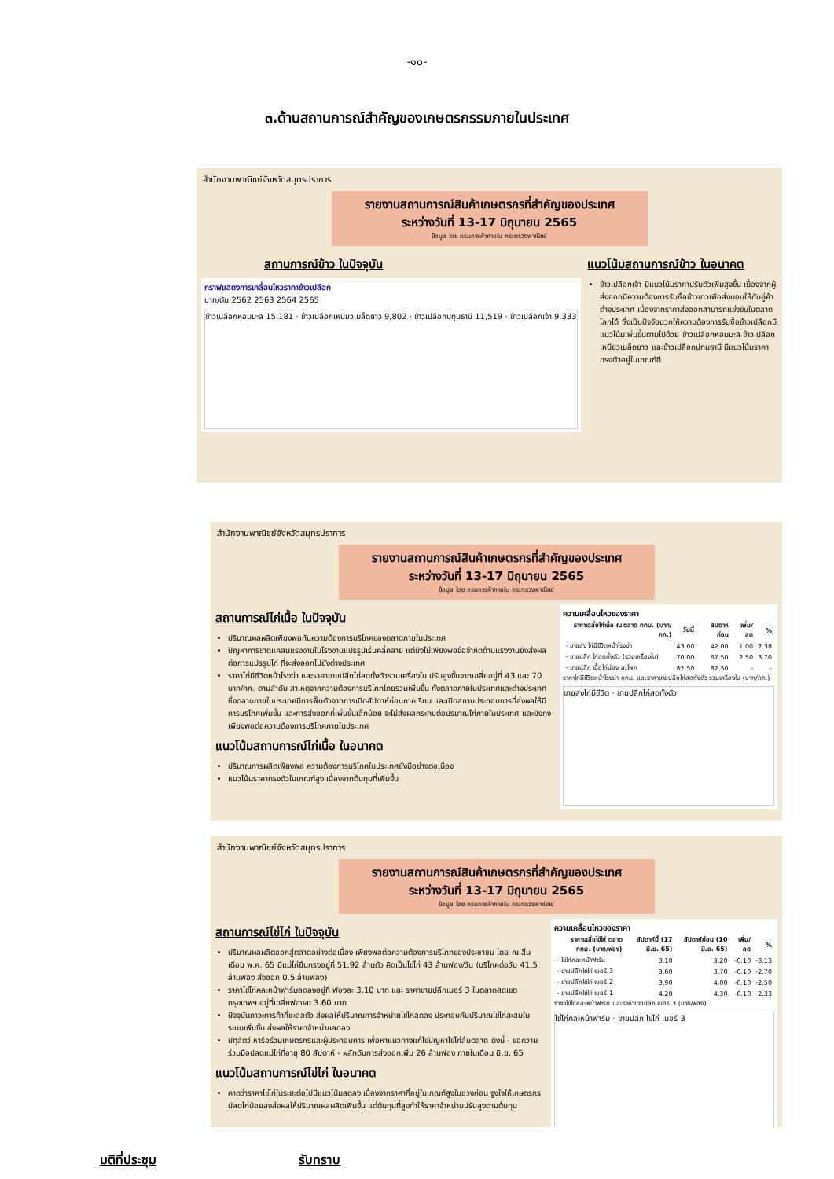-๑๐-
๓.ด้านสถานการณ์สำคัญของเกษตรกรรมภายในประเทศ
สำนักงานพาณิชย์จังหวัดสมุทรปราการ
รายงานสถานการณ์สินค้าเกษตรกรที่สำคัญของประเทศ
ระหว่างวันที่ 13-17 มิถุนายน 2565
ข้อมูล โดย กรมการค้าภายใน กระทรวงพาณิชย์
สถานการณ์ข้าว ในปัจจุบัน
กราฟแสดงการเคลื่อนไหวราคาข้าวเปลือก
บาท/ตัน 2562 2563 2564 2565
ข้าวเปลือกหอมมะลิ 15,181 · ข้าวเปลือกเหนียวเมล็ดยาว 9,802 · ข้าวเปลือกปทุมธานี 11,519 · ข้าวเปลือกเจ้า 9,333
แนวโน้มสถานการณ์ข้าว ในอนาคต
ข้าวเปลือกเจ้า มีแนวโน้มราคาปรับตัวเพิ่มสูงขึ้น เนื่องจากผู้ส่งออกมีความต้องการรับซื้อข้าวขาวเพื่อส่งมอบให้กับคู่ค้าต่างประเทศ เนื่องจากราคาส่งออกสามารถแข่งขันในตลาดโลกได้ ซึ่งเป็นปัจจัยบวกให้ความต้องการรับซื้อข้าวเปลือกมีแนวโน้มเพิ่มขึ้นตามไปด้วย ข้าวเปลือกหอมมะลิ ข้าวเปลือกเหนียวเมล็ดยาว และข้าวเปลือกปทุมธานี มีแนวโน้มราคาทรงตัวอยู่ในเกณฑ์ดี
สำนักงานพาณิชย์จังหวัดสมุทรปราการ
รายงานสถานการณ์สินค้าเกษตรกรที่สำคัญของประเทศ
ระหว่างวันที่ 13-17 มิถุนายน 2565
ข้อมูล โดย กรมการค้าภายใน กระทรวงพาณิชย์
สถานการณ์ไก่เนื้อ ในปัจจุบัน
ปริมาณผลผลิตเพียงพอกับความต้องการบริโภคของตลาดภายในประเทศ
ปัญหาการขาดแคลนแรงงานในโรงงานแปรรูปเริ่มคลี่คลาย แต่ยังไม่เพียงพอข้อจำกัดด้านแรงงานยังส่งผลต่อการแปรรูปไก่ ที่จะส่งออกไปยังต่างประเทศ
ราคาไก่มีชีวิตหน้าโรงฆ่า และราคาขายปลีกไก่สดทั้งตัวรวมเครื่องใน ปรับสูงขึ้นจากเฉลี่ยอยู่ที่ 43 และ 70 บาท/กก. ตามลำดับ สาเหตุจากความต้องการบริโภคโดยรวมเพิ่มขึ้น ทั้งตลาดภายในประเทศและต่างประเทศ ซึ่งตลาดภายในประเทศมีการฟื้นตัวจากการเปิดสัปดาห์ก่อนภาคเรียน และเปิดสถานประกอบการที่ส่งผลให้มีการบริโภคเพิ่มขึ้น และการส่งออกที่เพิ่มขึ้นเล็กน้อย จะไม่ส่งผลกระทบต่อปริมาณไก่ภายในประเทศ และยังคงเพียงพอต่อความต้องการบริโภคภายในประเทศ
แนวโน้มสถานการณ์ไก่เนื้อ ในอนาคต
ปริมาณการผลิตเพียงพอ ความต้องการบริโภคในประเทศยังมีอย่างต่อเนื่อง
แนวโน้มราคาทรงตัวในเกณฑ์สูง เนื่องจากต้นทุนที่เพิ่มขึ้น
ความเคลื่อนไหวของราคา
| ราคาเฉลี่ยไก่เนื้อ ณ ตลาด กทม. (บาท/กก.) | วันนี้ | สัปดาห์ก่อน | เพิ่ม/ลด | % |
| --- | --- | --- | --- | --- |
| - ขายส่ง ไก่มีชีวิตหน้าโรงฆ่า | 43.00 | 42.00 | 1.00 | 2.38 |
| - ขายปลีก ไก่สดทั้งตัว (รวมเครื่องใน) | 70.00 | 67.50 | 2.50 | 3.70 |
| - ขายปลีก เนื้อไก่น่อง สะโพก | 82.50 | 82.50 | - | - |
ราคาไก่มีชีวิตหน้าโรงฆ่า กทม. และราคาขายปลีกไก่สดทั้งตัว รวมเครื่องใน (บาท/กก.)
ขายส่งไก่มีชีวิต · ขายปลีกไก่สดทั้งตัว
สำนักงานพาณิชย์จังหวัดสมุทรปราการ
รายงานสถานการณ์สินค้าเกษตรกรที่สำคัญของประเทศ
ระหว่างวันที่ 13-17 มิถุนายน 2565
ข้อมูล โดย กรมการค้าภายใน กระทรวงพาณิชย์
สถานการณ์ไข่ไก่ ในปัจจุบัน
ปริมาณผลผลิตออกสู่ตลาดอย่างต่อเนื่อง เพียงพอต่อความต้องการบริโภคของประชาชน โดย ณ สิ้นเดือน พ.ค. 65 มีแม่ไก่ยืนกรงอยู่ที่ 51.92 ล้านตัว คิดเป็นไข่ไก่ 43 ล้านฟอง/วัน (บริโภคต่อวัน 41.5 ล้านฟอง ส่งออก 0.5 ล้านฟอง)
ราคาไข่ไก่คละหน้าฟาร์มลดลงอยู่ที่ ฟองละ 3.10 บาท และ ราคาขายปลีกเบอร์ 3 ในตลาดสดเขตกรุงเทพฯ อยู่ที่เฉลี่ยฟองละ 3.60 บาท
ปัจจุบันภาวะการค้าที่ชะลอตัว ส่งผลให้ปริมาณการจำหน่ายไข่ไก่ลดลง ประกอบกับปริมาณไข่ไก่สะสมในระบบเพิ่มขึ้น ส่งผลให้ราคาจำหน่ายลดลง
ปศุสัตว์ หารือร่วมเกษตรกรและผู้ประกอบการ เพื่อหาแนวทางแก้ไขปัญหาไข่ไก่ล้นตลาด ดังนี้ - ขอความร่วมมือปลดแม่ไก่ที่อายุ 80 สัปดาห์ - ผลักดันการส่งออกเพิ่ม 26 ล้านฟอง ภายในเดือน มิ.ย. 65
แนวโน้มสถานการณ์ไข่ไก่ ในอนาคต
คาดว่าราคาไข่ไก่ในระยะต่อไปมีแนวโน้มลดลง เนื่องจากราคาที่อยู่ในเกณฑ์สูงในช่วงก่อน จูงใจให้เกษตรกรปลดไก่น้อยลงส่งผลให้ปริมาณผลผลิตเพิ่มขึ้น แต่ต้นทุนที่สูงทำให้ราคาจำหน่ายปรับสูงตามต้นทุน
ความเคลื่อนไหวของราคา
| ราคาเฉลี่ยไข่ไก่ ตลาด กทม. (บาท/ฟอง) | สัปดาห์นี้ (17 มิ.ย. 65) | สัปดาห์ก่อน (10 มิ.ย. 65) | เพิ่ม/ลด | % |
| --- | --- | --- | --- | --- |
| - ไข่ไก่คละหน้าฟาร์ม | 3.10 | 3.20 | -0.10 | -3.13 |
| - ขายปลีกไข่ไก่ เบอร์ 3 | 3.60 | 3.70 | -0.10 | -2.70 |
| - ขายปลีกไข่ไก่ เบอร์ 2 | 3.90 | 4.00 | -0.10 | -2.50 |
| - ขายปลีกไข่ไก่ เบอร์ 1 | 4.20 | 4.30 | -0.10 | -2.33 |
ราคาไข่ไก่คละหน้าฟาร์ม และราคาขายปลีก เบอร์ 3 (บาท/ฟอง)
ไข่ไก่คละหน้าฟาร์ม · ขายปลีก ไข่ไก่ เบอร์ 3
มติที่ประชุม รับทราบ